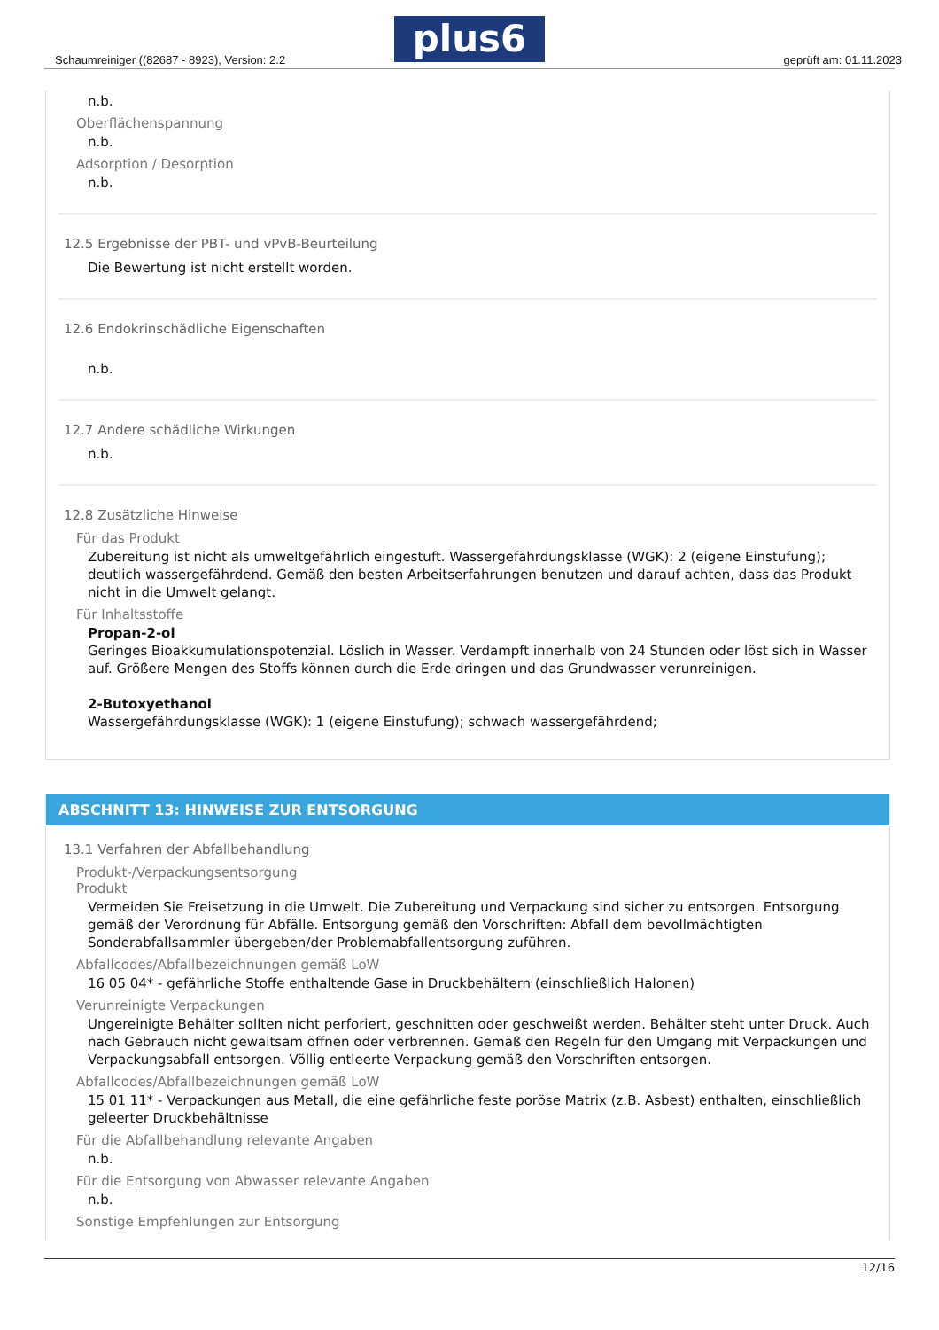Schaumreiniger ((82687 - 8923), Version: 2.2
plus6 geprüft am: 01.11.2023
n.b.
Oberflächenspannung
n.b.
Adsorption / Desorption
n.b.
12.5 Ergebnisse der PBT- und vPvB-Beurteilung
Die Bewertung ist nicht erstellt worden.
12.6 Endokrinschädliche Eigenschaften
n.b.
12.7 Andere schädliche Wirkungen
n.b.
12.8 Zusätzliche Hinweise
Für das Produkt
Zubereitung ist nicht als umweltgefährlich eingestuft. Wassergefährdungsklasse (WGK): 2 (eigene Einstufung); deutlich wassergefährdend. Gemäß den besten Arbeitserfahrungen benutzen und darauf achten, dass das Produkt nicht in die Umwelt gelangt.
Für Inhaltsstoffe
Propan-2-ol
Geringes Bioakkumulationspotenzial. Löslich in Wasser. Verdampft innerhalb von 24 Stunden oder löst sich in Wasser auf. Größere Mengen des Stoffs können durch die Erde dringen und das Grundwasser verunreinigen.
2-Butoxyethanol
Wassergefährdungsklasse (WGK): 1 (eigene Einstufung); schwach wassergefährdend;
ABSCHNITT 13: HINWEISE ZUR ENTSORGUNG
13.1 Verfahren der Abfallbehandlung
Produkt-/Verpackungsentsorgung
Produkt
Vermeiden Sie Freisetzung in die Umwelt. Die Zubereitung und Verpackung sind sicher zu entsorgen. Entsorgung gemäß der Verordnung für Abfälle. Entsorgung gemäß den Vorschriften: Abfall dem bevollmächtigten Sonderabfallsammler übergeben/der Problemabfallentsorgung zuführen.
Abfallcodes/Abfallbezeichnungen gemäß LoW
16 05 04* - gefährliche Stoffe enthaltende Gase in Druckbehältern (einschließlich Halonen)
Verunreinigte Verpackungen
Ungereinigte Behälter sollten nicht perforiert, geschnitten oder geschweißt werden. Behälter steht unter Druck. Auch nach Gebrauch nicht gewaltsam öffnen oder verbrennen. Gemäß den Regeln für den Umgang mit Verpackungen und Verpackungsabfall entsorgen. Völlig entleerte Verpackung gemäß den Vorschriften entsorgen.
Abfallcodes/Abfallbezeichnungen gemäß LoW
15 01 11* - Verpackungen aus Metall, die eine gefährliche feste poröse Matrix (z.B. Asbest) enthalten, einschließlich geleerter Druckbehältnisse
Für die Abfallbehandlung relevante Angaben
n.b.
Für die Entsorgung von Abwasser relevante Angaben
n.b.
Sonstige Empfehlungen zur Entsorgung
12/16